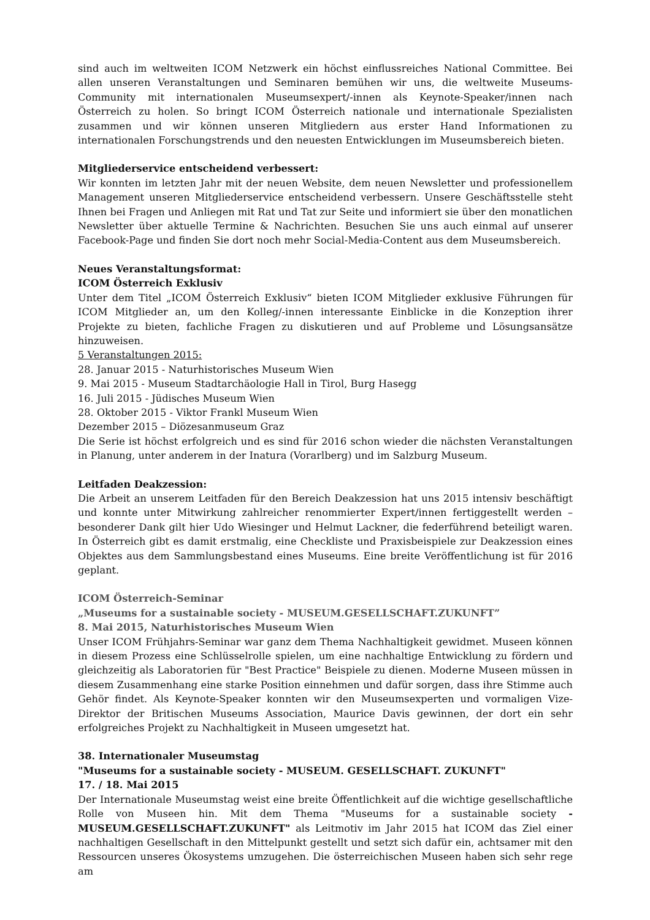sind auch im weltweiten ICOM Netzwerk ein höchst einflussreiches National Committee. Bei allen unseren Veranstaltungen und Seminaren bemühen wir uns, die weltweite Museums-Community mit internationalen Museumsexpert/-innen als Keynote-Speaker/innen nach Österreich zu holen. So bringt ICOM Österreich nationale und internationale Spezialisten zusammen und wir können unseren Mitgliedern aus erster Hand Informationen zu internationalen Forschungstrends und den neuesten Entwicklungen im Museumsbereich bieten.
Mitgliederservice entscheidend verbessert:
Wir konnten im letzten Jahr mit der neuen Website, dem neuen Newsletter und professionellem Management unseren Mitgliederservice entscheidend verbessern. Unsere Geschäftsstelle steht Ihnen bei Fragen und Anliegen mit Rat und Tat zur Seite und informiert sie über den monatlichen Newsletter über aktuelle Termine & Nachrichten. Besuchen Sie uns auch einmal auf unserer Facebook-Page und finden Sie dort noch mehr Social-Media-Content aus dem Museumsbereich.
Neues Veranstaltungsformat:
ICOM Österreich Exklusiv
Unter dem Titel „ICOM Österreich Exklusiv“ bieten ICOM Mitglieder exklusive Führungen für ICOM Mitglieder an, um den Kolleg/-innen interessante Einblicke in die Konzeption ihrer Projekte zu bieten, fachliche Fragen zu diskutieren und auf Probleme und Lösungsansätze hinzuweisen.
5 Veranstaltungen 2015:
28. Januar 2015 - Naturhistorisches Museum Wien
9. Mai 2015 - Museum Stadtarchäologie Hall in Tirol, Burg Hasegg
16. Juli 2015 - Jüdisches Museum Wien
28. Oktober 2015 - Viktor Frankl Museum Wien
Dezember 2015 – Diözesanmuseum Graz
Die Serie ist höchst erfolgreich und es sind für 2016 schon wieder die nächsten Veranstaltungen in Planung, unter anderem in der Inatura (Vorarlberg) und im Salzburg Museum.
Leitfaden Deakzession:
Die Arbeit an unserem Leitfaden für den Bereich Deakzession hat uns 2015 intensiv beschäftigt und konnte unter Mitwirkung zahlreicher renommierter Expert/innen fertiggestellt werden – besonderer Dank gilt hier Udo Wiesinger und Helmut Lackner, die federführend beteiligt waren. In Österreich gibt es damit erstmalig, eine Checkliste und Praxisbeispiele zur Deakzession eines Objektes aus dem Sammlungsbestand eines Museums. Eine breite Veröffentlichung ist für 2016 geplant.
ICOM Österreich-Seminar
„Museums for a sustainable society - MUSEUM.GESELLSCHAFT.ZUKUNFT”
8. Mai 2015, Naturhistorisches Museum Wien
Unser ICOM Frühjahrs-Seminar war ganz dem Thema Nachhaltigkeit gewidmet. Museen können in diesem Prozess eine Schlüsselrolle spielen, um eine nachhaltige Entwicklung zu fördern und gleichzeitig als Laboratorien für "Best Practice" Beispiele zu dienen. Moderne Museen müssen in diesem Zusammenhang eine starke Position einnehmen und dafür sorgen, dass ihre Stimme auch Gehör findet. Als Keynote-Speaker konnten wir den Museumsexperten und vormaligen Vize-Direktor der Britischen Museums Association, Maurice Davis gewinnen, der dort ein sehr erfolgreiches Projekt zu Nachhaltigkeit in Museen umgesetzt hat.
38. Internationaler Museumstag
"Museums for a sustainable society - MUSEUM. GESELLSCHAFT. ZUKUNFT"
17. / 18. Mai 2015
Der Internationale Museumstag weist eine breite Öffentlichkeit auf die wichtige gesellschaftliche Rolle von Museen hin. Mit dem Thema "Museums for a sustainable society - MUSEUM.GESELLSCHAFT.ZUKUNFT" als Leitmotiv im Jahr 2015 hat ICOM das Ziel einer nachhaltigen Gesellschaft in den Mittelpunkt gestellt und setzt sich dafür ein, achtsamer mit den Ressourcen unseres Ökosystems umzugehen. Die österreichischen Museen haben sich sehr rege am